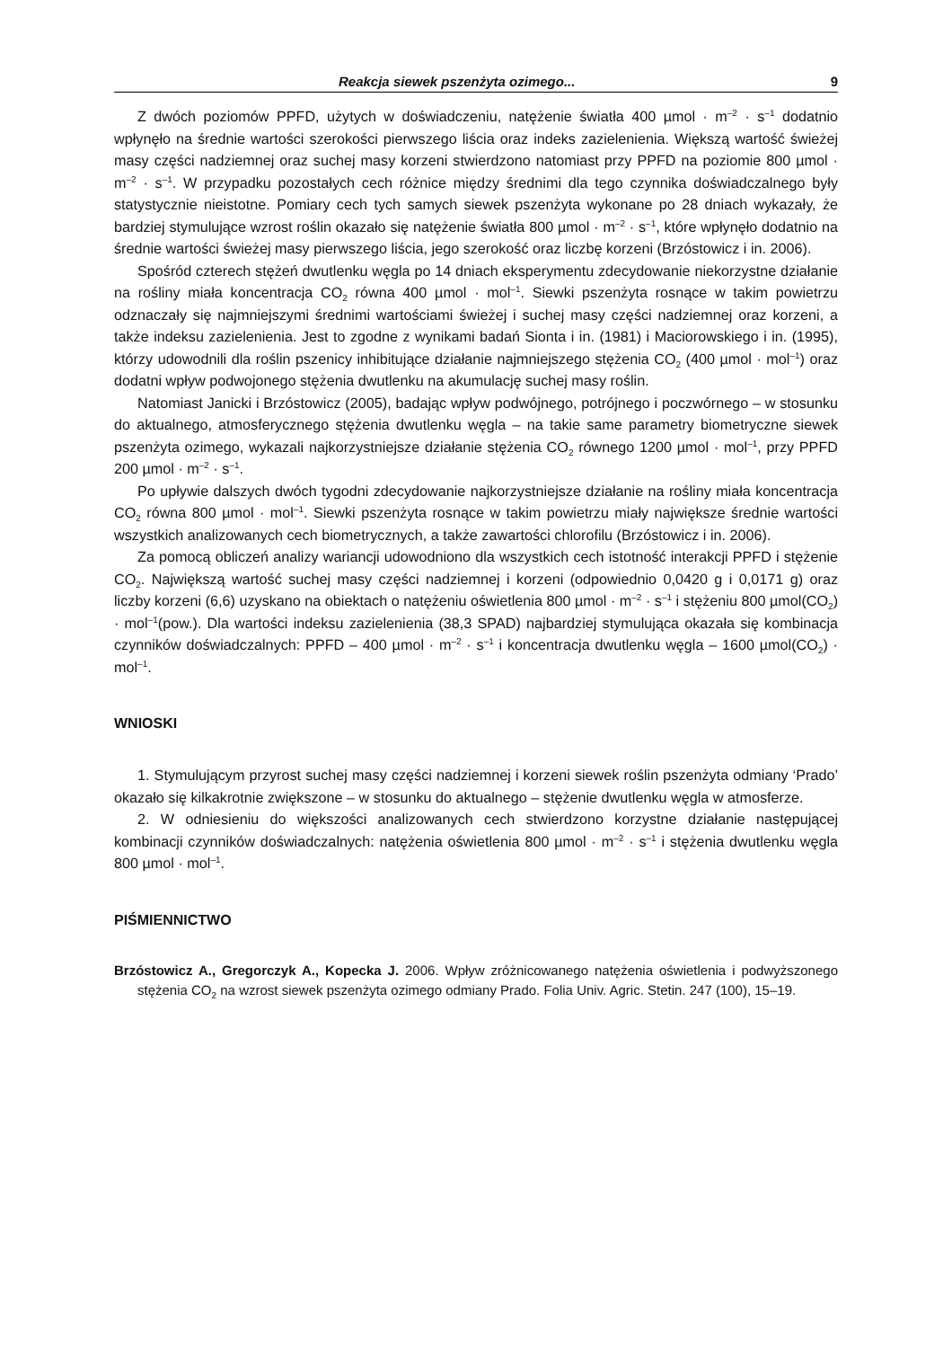Reakcja siewek pszenżyta ozimego... 9
Z dwóch poziomów PPFD, użytych w doświadczeniu, natężenie światła 400 µmol · m<sup>–2</sup> · s<sup>–1</sup> dodatnio wpłynęło na średnie wartości szerokości pierwszego liścia oraz indeks zazielenienia. Większą wartość świeżej masy części nadziemnej oraz suchej masy korzeni stwierdzono natomiast przy PPFD na poziomie 800 µmol · m<sup>–2</sup> · s<sup>–1</sup>. W przypadku pozostałych cech różnice między średnimi dla tego czynnika doświadczalnego były statystycznie nieistotne. Pomiary cech tych samych siewek pszenżyta wykonane po 28 dniach wykazały, że bardziej stymulujące wzrost roślin okazało się natężenie światła 800 µmol · m<sup>–2</sup> · s<sup>–1</sup>, które wpłynęło dodatnio na średnie wartości świeżej masy pierwszego liścia, jego szerokość oraz liczbę korzeni (Brzóstowicz i in. 2006).
Spośród czterech stężeń dwutlenku węgla po 14 dniach eksperymentu zdecydowanie niekorzystne działanie na rośliny miała koncentracja CO<sub>2</sub> równa 400 µmol · mol<sup>–1</sup>. Siewki pszenżyta rosnące w takim powietrzu odznaczały się najmniejszymi średnimi wartościami świeżej i suchej masy części nadziemnej oraz korzeni, a także indeksu zazielenienia. Jest to zgodne z wynikami badań Sionta i in. (1981) i Maciorowskiego i in. (1995), którzy udowodnili dla roślin pszenicy inhibitujące działanie najmniejszego stężenia CO<sub>2</sub> (400 µmol · mol<sup>–1</sup>) oraz dodatni wpływ podwojonego stężenia dwutlenku na akumulację suchej masy roślin.
Natomiast Janicki i Brzóstowicz (2005), badając wpływ podwójnego, potrójnego i poczwórnego – w stosunku do aktualnego, atmosferycznego stężenia dwutlenku węgla – na takie same parametry biometryczne siewek pszenżyta ozimego, wykazali najkorzystniejsze działanie stężenia CO<sub>2</sub> równego 1200 µmol · mol<sup>–1</sup>, przy PPFD 200 µmol · m<sup>–2</sup> · s<sup>–1</sup>.
Po upływie dalszych dwóch tygodni zdecydowanie najkorzystniejsze działanie na rośliny miała koncentracja CO<sub>2</sub> równa 800 µmol · mol<sup>–1</sup>. Siewki pszenżyta rosnące w takim powietrzu miały największe średnie wartości wszystkich analizowanych cech biometrycznych, a także zawartości chlorofilu (Brzóstowicz i in. 2006).
Za pomocą obliczeń analizy wariancji udowodniono dla wszystkich cech istotność interakcji PPFD i stężenie CO<sub>2</sub>. Największą wartość suchej masy części nadziemnej i korzeni (odpowiednio 0,0420 g i 0,0171 g) oraz liczby korzeni (6,6) uzyskano na obiektach o natężeniu oświetlenia 800 µmol · m<sup>–2</sup> · s<sup>–1</sup> i stężeniu 800 µmol(CO<sub>2</sub>) · mol<sup>–1</sup>(pow.). Dla wartości indeksu zazielenienia (38,3 SPAD) najbardziej stymulująca okazała się kombinacja czynników doświadczalnych: PPFD – 400 µmol · m<sup>–2</sup> · s<sup>–1</sup> i koncentracja dwutlenku węgla – 1600 µmol(CO<sub>2</sub>) · mol<sup>–1</sup>.
WNIOSKI
1. Stymulującym przyrost suchej masy części nadziemnej i korzeni siewek roślin pszenżyta odmiany ‘Prado’ okazało się kilkakrotnie zwiększone – w stosunku do aktualnego – stężenie dwutlenku węgla w atmosferze.
2. W odniesieniu do większości analizowanych cech stwierdzono korzystne działanie następującej kombinacji czynników doświadczalnych: natężenia oświetlenia 800 µmol · m<sup>–2</sup> · s<sup>–1</sup> i stężenia dwutlenku węgla 800 µmol · mol<sup>–1</sup>.
PIŚMIENNICTWO
Brzóstowicz A., Gregorczyk A., Kopecka J. 2006. Wpływ zróżnicowanego natężenia oświetlenia i podwyższonego stężenia CO<sub>2</sub> na wzrost siewek pszenżyta ozimego odmiany Prado. Folia Univ. Agric. Stetin. 247 (100), 15–19.